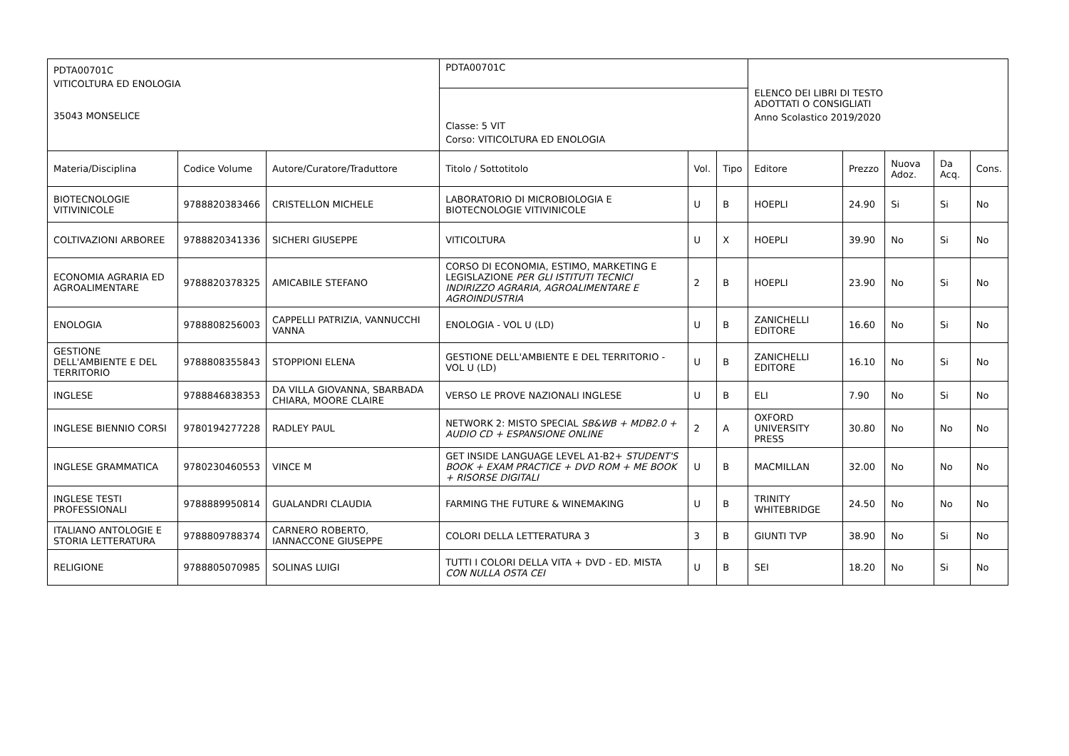| PDTA00701C VITICOLTURA ED ENOLOGIA 35043 MONSELICE | | | PDTA00701C | | | ELENCO DEI LIBRI DI TESTO ADOTTATI O CONSIGLIATI Anno Scolastico 2019/2020 | | | | |
| | | | Classe: 5 VIT Corso: VITICOLTURA ED ENOLOGIA | | | | | | | |
| Materia/Disciplina | Codice Volume | Autore/Curatore/Traduttore | Titolo / Sottotitolo | Vol. | Tipo | Editore | Prezzo | Nuova Adoz. | Da Acq. | Cons. |
| BIOTECNOLOGIE VITIVINICOLE | 9788820383466 | CRISTELLON MICHELE | LABORATORIO DI MICROBIOLOGIA E BIOTECNOLOGIE VITIVINICOLE | U | B | HOEPLI | 24.90 | Si | Si | No |
| COLTIVAZIONI ARBOREE | 9788820341336 | SICHERI GIUSEPPE | VITICOLTURA | U | X | HOEPLI | 39.90 | No | Si | No |
| ECONOMIA AGRARIA ED AGROALIMENTARE | 9788820378325 | AMICABILE STEFANO | CORSO DI ECONOMIA, ESTIMO, MARKETING E LEGISLAZIONE PER GLI ISTITUTI TECNICI INDIRIZZO AGRARIA, AGROALIMENTARE E AGROINDUSTRIA | 2 | B | HOEPLI | 23.90 | No | Si | No |
| ENOLOGIA | 9788808256003 | CAPPELLI PATRIZIA, VANNUCCHI VANNA | ENOLOGIA - VOL U (LD) | U | B | ZANICHELLI EDITORE | 16.60 | No | Si | No |
| GESTIONE DELL'AMBIENTE E DEL TERRITORIO | 9788808355843 | STOPPIONI ELENA | GESTIONE DELL'AMBIENTE E DEL TERRITORIO - VOL U (LD) | U | B | ZANICHELLI EDITORE | 16.10 | No | Si | No |
| INGLESE | 9788846838353 | DA VILLA GIOVANNA, SBARBADA CHIARA, MOORE CLAIRE | VERSO LE PROVE NAZIONALI INGLESE | U | B | ELI | 7.90 | No | Si | No |
| INGLESE BIENNIO CORSI | 9780194277228 | RADLEY PAUL | NETWORK 2: MISTO SPECIAL SB&WB + MDB2.0 + AUDIO CD + ESPANSIONE ONLINE | 2 | A | OXFORD UNIVERSITY PRESS | 30.80 | No | No | No |
| INGLESE GRAMMATICA | 9780230460553 | VINCE M | GET INSIDE LANGUAGE LEVEL A1-B2+ STUDENT'S BOOK + EXAM PRACTICE + DVD ROM + ME BOOK + RISORSE DIGITALI | U | B | MACMILLAN | 32.00 | No | No | No |
| INGLESE TESTI PROFESSIONALI | 9788889950814 | GUALANDRI CLAUDIA | FARMING THE FUTURE & WINEMAKING | U | B | TRINITY WHITEBRIDGE | 24.50 | No | No | No |
| ITALIANO ANTOLOGIE E STORIA LETTERATURA | 9788809788374 | CARNERO ROBERTO, IANNACCONE GIUSEPPE | COLORI DELLA LETTERATURA 3 | 3 | B | GIUNTI TVP | 38.90 | No | Si | No |
| RELIGIONE | 9788805070985 | SOLINAS LUIGI | TUTTI I COLORI DELLA VITA + DVD - ED. MISTA CON NULLA OSTA CEI | U | B | SEI | 18.20 | No | Si | No |